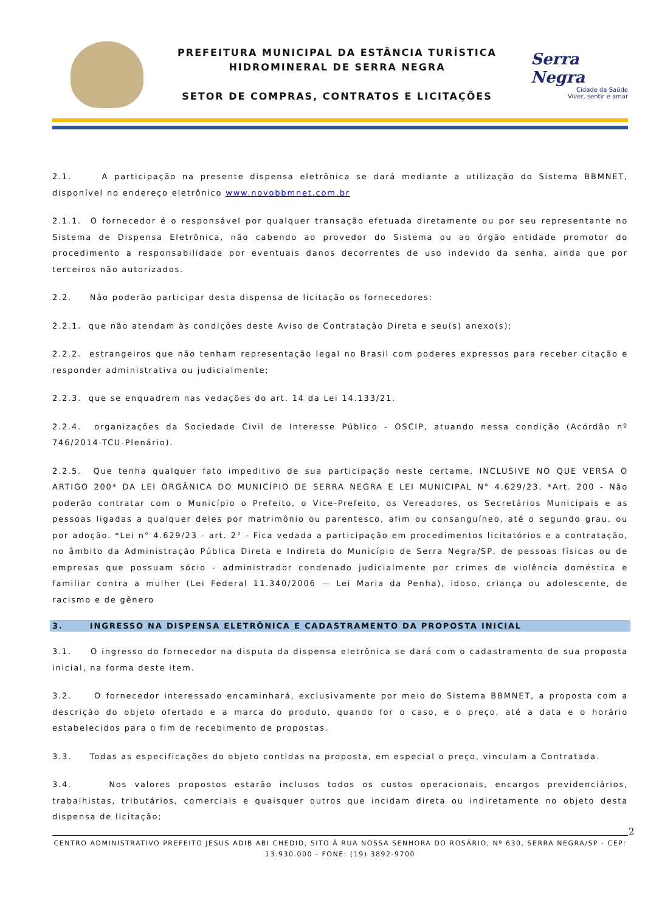PREFEITURA MUNICIPAL DA ESTÂNCIA TURÍSTICA
HIDROMINERAL DE SERRA NEGRA
SETOR DE COMPRAS, CONTRATOS E LICITAÇÕES
Serra Negra
Cidade da Saúde
Viver, sentir e amar
2.1. A participação na presente dispensa eletrônica se dará mediante a utilização do Sistema BBMNET, disponível no endereço eletrônico www.novobbmnet.com.br
2.1.1. O fornecedor é o responsável por qualquer transação efetuada diretamente ou por seu representante no Sistema de Dispensa Eletrônica, não cabendo ao provedor do Sistema ou ao órgão entidade promotor do procedimento a responsabilidade por eventuais danos decorrentes de uso indevido da senha, ainda que por terceiros não autorizados.
2.2. Não poderão participar desta dispensa de licitação os fornecedores:
2.2.1. que não atendam às condições deste Aviso de Contratação Direta e seu(s) anexo(s);
2.2.2. estrangeiros que não tenham representação legal no Brasil com poderes expressos para receber citação e responder administrativa ou judicialmente;
2.2.3. que se enquadrem nas vedações do art. 14 da Lei 14.133/21.
2.2.4. organizações da Sociedade Civil de Interesse Público - OSCIP, atuando nessa condição (Acórdão nº 746/2014-TCU-Plenário).
2.2.5. Que tenha qualquer fato impeditivo de sua participação neste certame, INCLUSIVE NO QUE VERSA O ARTIGO 200* DA LEI ORGÂNICA DO MUNICÍPIO DE SERRA NEGRA E LEI MUNICIPAL N° 4.629/23. *Art. 200 - Não poderão contratar com o Município o Prefeito, o Vice-Prefeito, os Vereadores, os Secretários Municipais e as pessoas ligadas a qualquer deles por matrimônio ou parentesco, afim ou consanguíneo, até o segundo grau, ou por adoção. *Lei n° 4.629/23 - art. 2° - Fica vedada a participação em procedimentos licitatórios e a contratação, no âmbito da Administração Pública Direta e Indireta do Município de Serra Negra/SP, de pessoas físicas ou de empresas que possuam sócio - administrador condenado judicialmente por crimes de violência doméstica e familiar contra a mulher (Lei Federal 11.340/2006 — Lei Maria da Penha), idoso, criança ou adolescente, de racismo e de gênero
3. INGRESSO NA DISPENSA ELETRÔNICA E CADASTRAMENTO DA PROPOSTA INICIAL
3.1. O ingresso do fornecedor na disputa da dispensa eletrônica se dará com o cadastramento de sua proposta inicial, na forma deste item.
3.2. O fornecedor interessado encaminhará, exclusivamente por meio do Sistema BBMNET, a proposta com a descrição do objeto ofertado e a marca do produto, quando for o caso, e o preço, até a data e o horário estabelecidos para o fim de recebimento de propostas.
3.3. Todas as especificações do objeto contidas na proposta, em especial o preço, vinculam a Contratada.
3.4. Nos valores propostos estarão inclusos todos os custos operacionais, encargos previdenciários, trabalhistas, tributários, comerciais e quaisquer outros que incidam direta ou indiretamente no objeto desta dispensa de licitação;
2
CENTRO ADMINISTRATIVO PREFEITO JESUS ADIB ABI CHEDID, SITO À RUA NOSSA SENHORA DO ROSÁRIO, Nº 630, SERRA NEGRA/SP - CEP: 13.930.000 - FONE: (19) 3892-9700